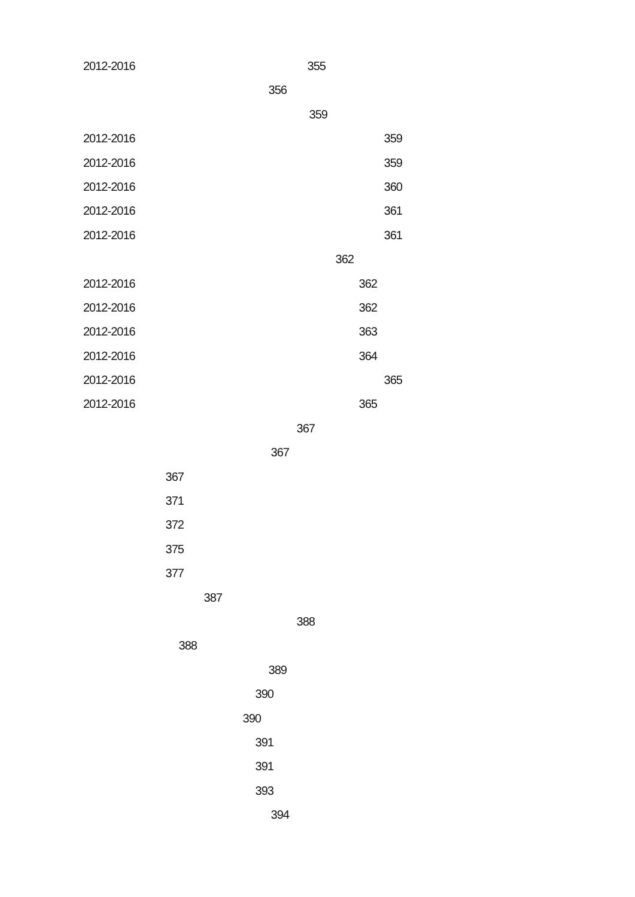2012-2016 355
356
359
2012-2016 359
2012-2016 359
2012-2016 360
2012-2016 361
2012-2016 361
362
2012-2016 362
2012-2016 362
2012-2016 363
2012-2016 364
2012-2016 365
2012-2016 365
367
367
367
371
372
375
377
387
388
388
389
390
390
391
391
393
394